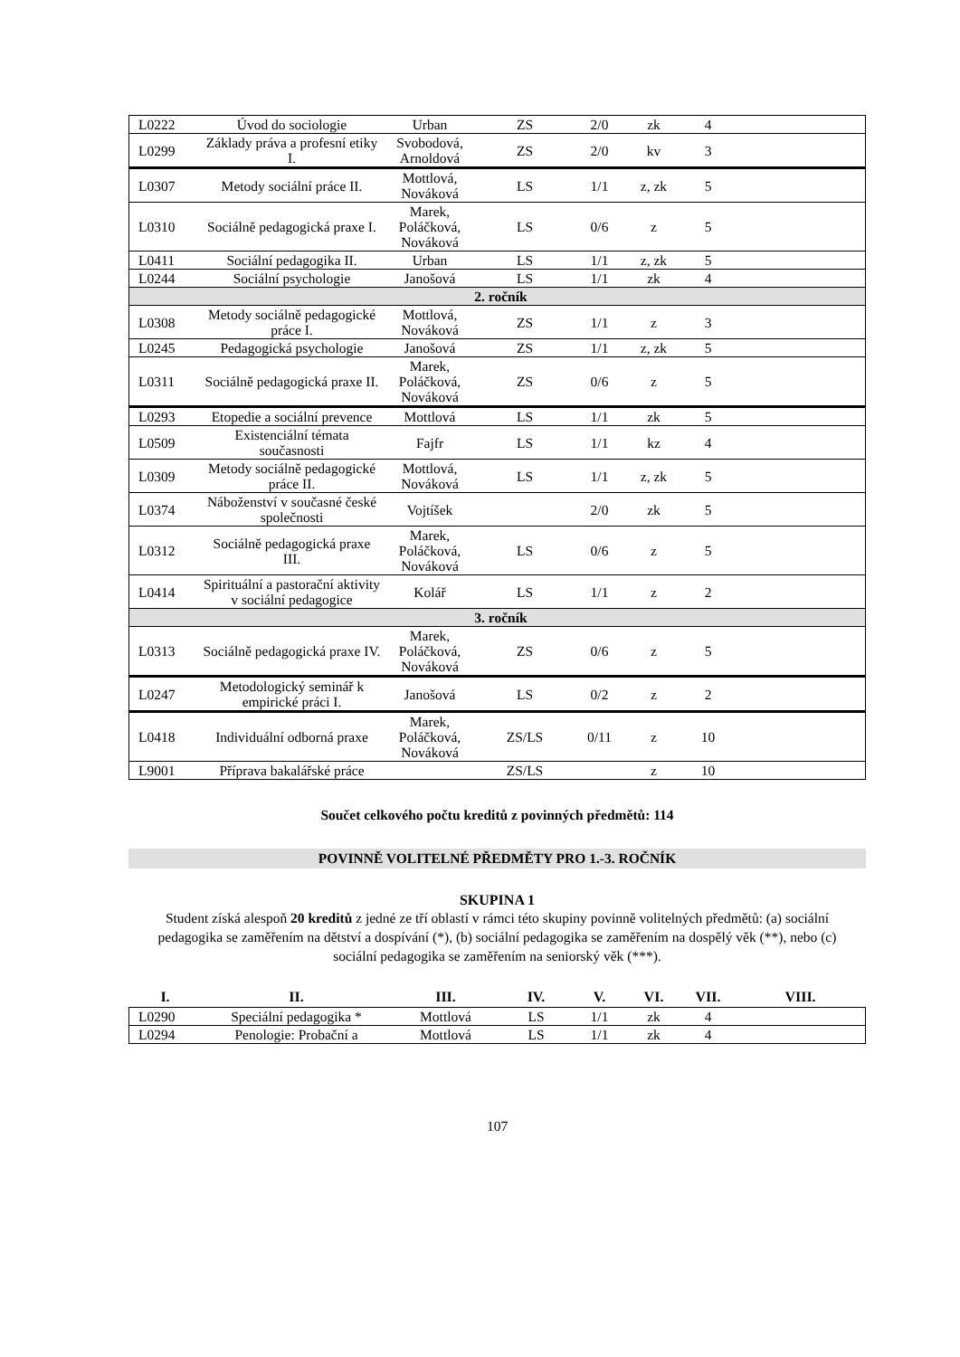| L0222 | Úvod do sociologie | Urban | ZS | 2/0 | zk | 4 | |
| L0299 | Základy práva a profesní etiky I. | Svobodová, Arnoldová | ZS | 2/0 | kv | 3 | |
| L0307 | Metody sociální práce II. | Mottlová, Nováková | LS | 1/1 | z, zk | 5 | |
| L0310 | Sociálně pedagogická praxe I. | Marek, Poláčková, Nováková | LS | 0/6 | z | 5 | |
| L0411 | Sociální pedagogika II. | Urban | LS | 1/1 | z, zk | 5 | |
| L0244 | Sociální psychologie | Janošová | LS | 1/1 | zk | 4 | |
| 2. ročník | | | | | | | |
| L0308 | Metody sociálně pedagogické práce I. | Mottlová, Nováková | ZS | 1/1 | z | 3 | |
| L0245 | Pedagogická psychologie | Janošová | ZS | 1/1 | z, zk | 5 | |
| L0311 | Sociálně pedagogická praxe II. | Marek, Poláčková, Nováková | ZS | 0/6 | z | 5 | |
| L0293 | Etopedie a sociální prevence | Mottlová | LS | 1/1 | zk | 5 | |
| L0509 | Existenciální témata současnosti | Fajfr | LS | 1/1 | kz | 4 | |
| L0309 | Metody sociálně pedagogické práce II. | Mottlová, Nováková | LS | 1/1 | z, zk | 5 | |
| L0374 | Náboženství v současné české společnosti | Vojtíšek | | 2/0 | zk | 5 | |
| L0312 | Sociálně pedagogická praxe III. | Marek, Poláčková, Nováková | LS | 0/6 | z | 5 | |
| L0414 | Spirituální a pastorační aktivity v sociální pedagogice | Kolář | LS | 1/1 | z | 2 | |
| 3. ročník | | | | | | | |
| L0313 | Sociálně pedagogická praxe IV. | Marek, Poláčková, Nováková | ZS | 0/6 | z | 5 | |
| L0247 | Metodologický seminář k empirické práci I. | Janošová | LS | 0/2 | z | 2 | |
| L0418 | Individuální odborná praxe | Marek, Poláčková, Nováková | ZS/LS | 0/11 | z | 10 | |
| L9001 | Příprava bakalářské práce | | ZS/LS | | z | 10 | |
Součet celkového počtu kreditů z povinných předmětů: 114
POVINNĚ VOLITELNÉ PŘEDMĚTY PRO 1.-3. ROČNÍK
SKUPINA 1
Student získá alespoň 20 kreditů z jedné ze tří oblastí v rámci této skupiny povinně volitelných předmětů: (a) sociální pedagogika se zaměřením na dětství a dospívání (*), (b) sociální pedagogika se zaměřením na dospělý věk (**), nebo (c) sociální pedagogika se zaměřením na seniorský věk (***).
| I. | II. | III. | IV. | V. | VI. | VII. | VIII. |
| --- | --- | --- | --- | --- | --- | --- | --- |
| L0290 | Speciální pedagogika * | Mottlová | LS | 1/1 | zk | 4 | |
| L0294 | Penologie: Probační a | Mottlová | LS | 1/1 | zk | 4 | |
107